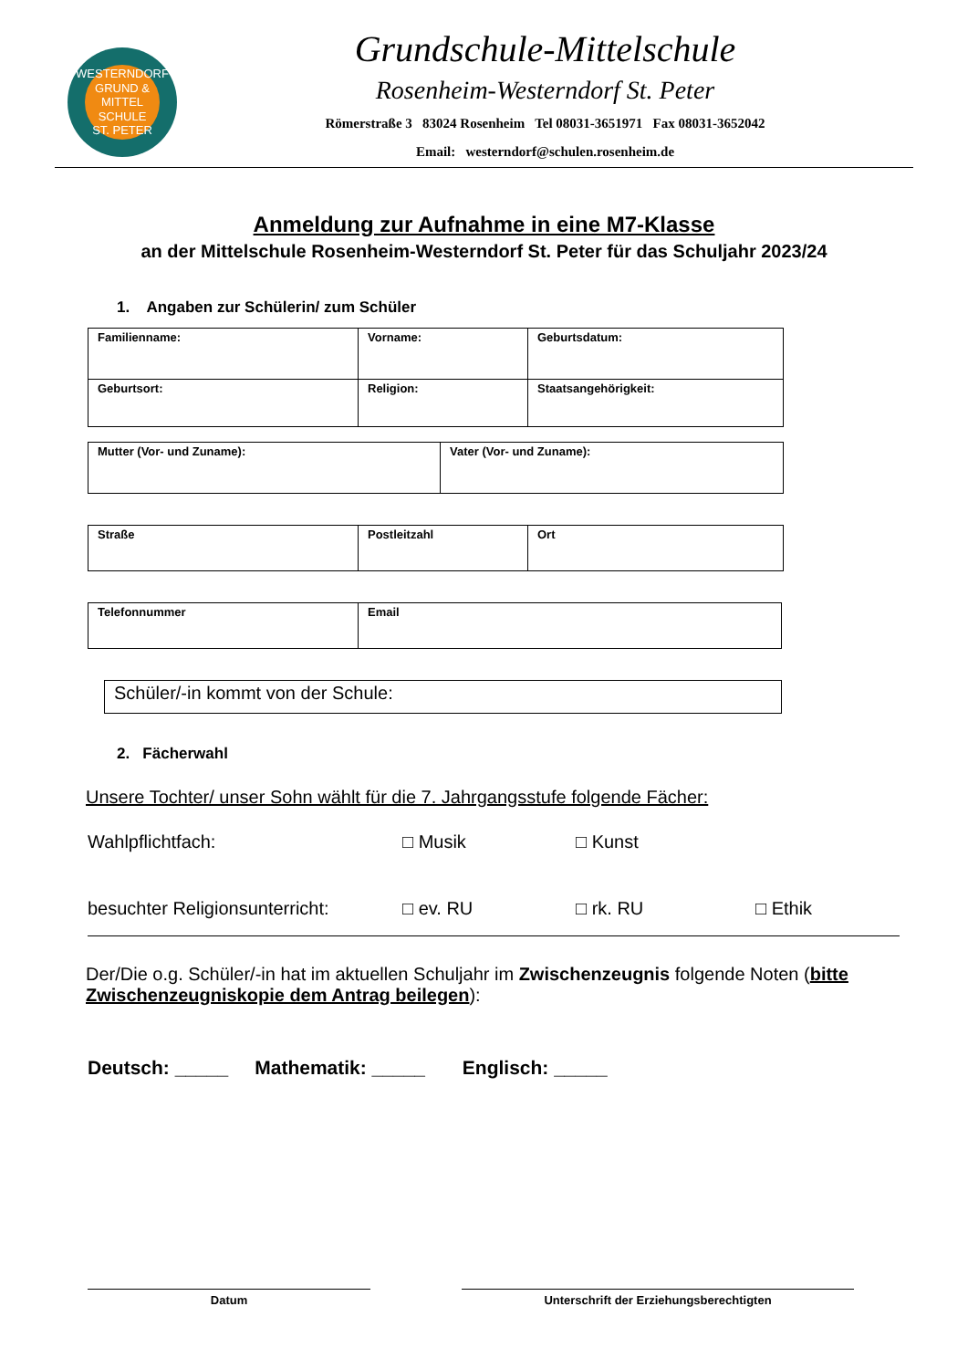WESTERNDORF
GRUND &
MITTEL
SCHULE
ST. PETER
Grundschule-Mittelschule
Rosenheim-Westerndorf St. Peter
Römerstraße 3 83024 Rosenheim Tel 08031-3651971 Fax 08031-3652042
Email: westerndorf@schulen.rosenheim.de
Anmeldung zur Aufnahme in eine M7-Klasse
an der Mittelschule Rosenheim-Westerndorf St. Peter für das Schuljahr 2023/24
1. Angaben zur Schülerin/ zum Schüler
| Familienname: | Vorname: | Geburtsdatum: |
| Geburtsort: | Religion: | Staatsangehörigkeit: |
| Mutter (Vor- und Zuname): | Vater (Vor- und Zuname): |
| Straße | Postleitzahl | Ort |
| Telefonnummer | Email |
| Schüler/-in kommt von der Schule: |
2. Fächerwahl
Unsere Tochter/ unser Sohn wählt für die 7. Jahrgangsstufe folgende Fächer:
Wahlpflichtfach: □ Musik □ Kunst
besuchter Religionsunterricht: □ ev. RU □ rk. RU □ Ethik
Der/Die o.g. Schüler/-in hat im aktuellen Schuljahr im Zwischenzeugnis folgende Noten (bitte Zwischenzeugniskopie dem Antrag beilegen):
Deutsch: _____ Mathematik: _____ Englisch: _____
Datum Unterschrift der Erziehungsberechtigten